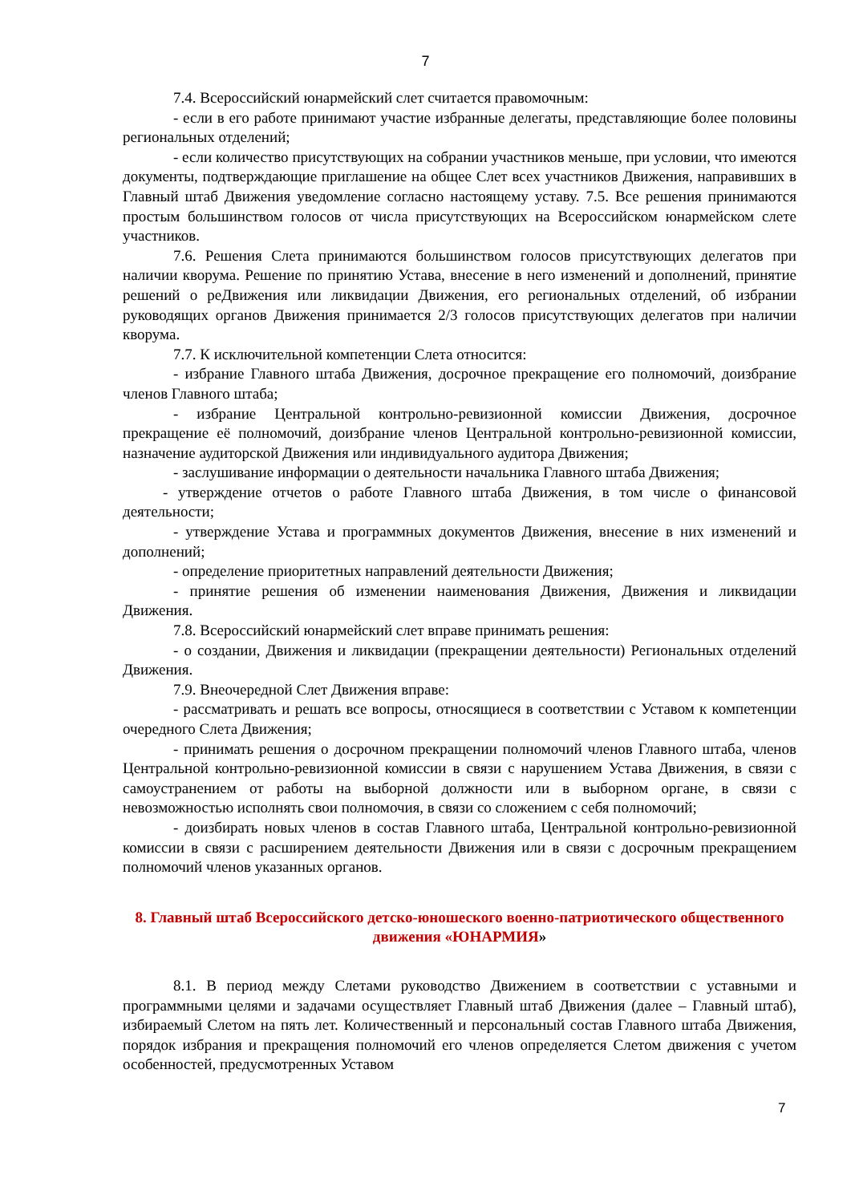7
7.4. Всероссийский юнармейский слет считается правомочным:
- если в его работе принимают участие избранные делегаты, представляющие более половины региональных отделений;
- если количество присутствующих на собрании участников меньше, при условии, что имеются документы, подтверждающие приглашение на общее Слет всех участников Движения, направивших в Главный штаб Движения уведомление согласно настоящему уставу. 7.5. Все решения принимаются простым большинством голосов от числа присутствующих на Всероссийском юнармейском слете участников.
7.6. Решения Слета принимаются большинством голосов присутствующих делегатов при наличии кворума. Решение по принятию Устава, внесение в него изменений и дополнений, принятие решений о реДвижения или ликвидации Движения, его региональных отделений, об избрании руководящих органов Движения принимается 2/3 голосов присутствующих делегатов при наличии кворума.
7.7. К исключительной компетенции Слета относится:
- избрание Главного штаба Движения, досрочное прекращение его полномочий, доизбрание членов Главного штаба;
- избрание Центральной контрольно-ревизионной комиссии Движения, досрочное прекращение её полномочий, доизбрание членов Центральной контрольно-ревизионной комиссии, назначение аудиторской Движения или индивидуального аудитора Движения;
- заслушивание информации о деятельности начальника Главного штаба Движения;
- утверждение отчетов о работе Главного штаба Движения, в том числе о финансовой деятельности;
- утверждение Устава и программных документов Движения, внесение в них изменений и дополнений;
- определение приоритетных направлений деятельности Движения;
- принятие решения об изменении наименования Движения, Движения и ликвидации Движения.
7.8. Всероссийский юнармейский слет вправе принимать решения:
- о создании, Движения и ликвидации (прекращении деятельности) Региональных отделений Движения.
7.9. Внеочередной Слет Движения вправе:
- рассматривать и решать все вопросы, относящиеся в соответствии с Уставом к компетенции очередного Слета Движения;
- принимать решения о досрочном прекращении полномочий членов Главного штаба, членов Центральной контрольно-ревизионной комиссии в связи с нарушением Устава Движения, в связи с самоустранением от работы на выборной должности или в выборном органе, в связи с невозможностью исполнять свои полномочия, в связи со сложением с себя полномочий;
- доизбирать новых членов в состав Главного штаба, Центральной контрольно-ревизионной комиссии в связи с расширением деятельности Движения или в связи с досрочным прекращением полномочий членов указанных органов.
8. Главный штаб Всероссийского детско-юношеского военно-патриотического общественного движения «ЮНАРМИЯ»
8.1. В период между Слетами руководство Движением в соответствии с уставными и программными целями и задачами осуществляет Главный штаб Движения (далее – Главный штаб), избираемый Слетом на пять лет. Количественный и персональный состав Главного штаба Движения, порядок избрания и прекращения полномочий его членов определяется Слетом движения с учетом особенностей, предусмотренных Уставом
7